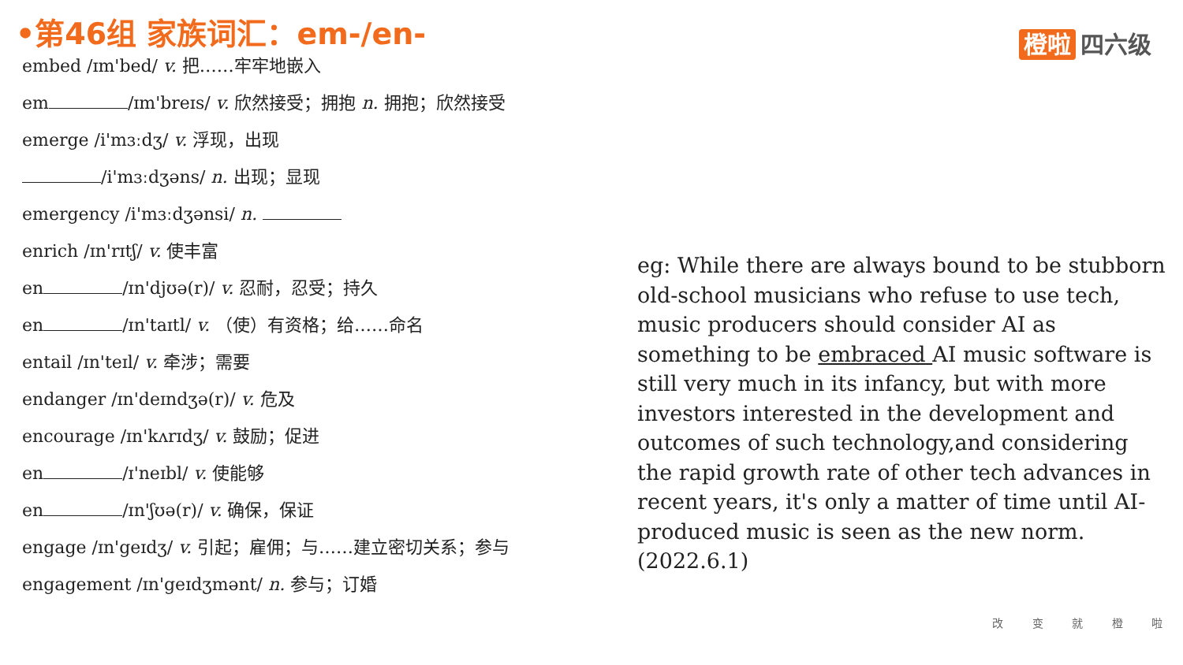•第46组 家族词汇：em-/en- 橙啦 四六级
embed /ɪm'bed/ v. 把……牢牢地嵌入
em /ɪm'breɪs/ v. 欣然接受；拥抱 n. 拥抱；欣然接受
emerge /i'mɜːdʒ/ v. 浮现，出现
/i'mɜːdʒəns/ n. 出现；显现
emergency /i'mɜːdʒənsi/ n.
enrich /ɪn'rɪtʃ/ v. 使丰富
en /ɪn'djʊə(r)/ v. 忍耐，忍受；持久
en /ɪn'taɪtl/ v. （使）有资格；给……命名
entail /ɪn'teɪl/ v. 牵涉；需要
endanger /ɪn'deɪndʒə(r)/ v. 危及
encourage /ɪn'kʌrɪdʒ/ v. 鼓励；促进
en /ɪ'neɪbl/ v. 使能够
en /ɪn'ʃʊə(r)/ v. 确保，保证
engage /ɪn'geɪdʒ/ v. 引起；雇佣；与……建立密切关系；参与
engagement /ɪn'geɪdʒmənt/ n. 参与；订婚
eg: While there are always bound to be stubborn old-school musicians who refuse to use tech, music producers should consider AI as something to be embraced AI music software is still very much in its infancy, but with more investors interested in the development and outcomes of such technology,and considering the rapid growth rate of other tech advances in recent years, it's only a matter of time until AI-produced music is seen as the new norm. (2022.6.1)
改 变 就 橙 啦